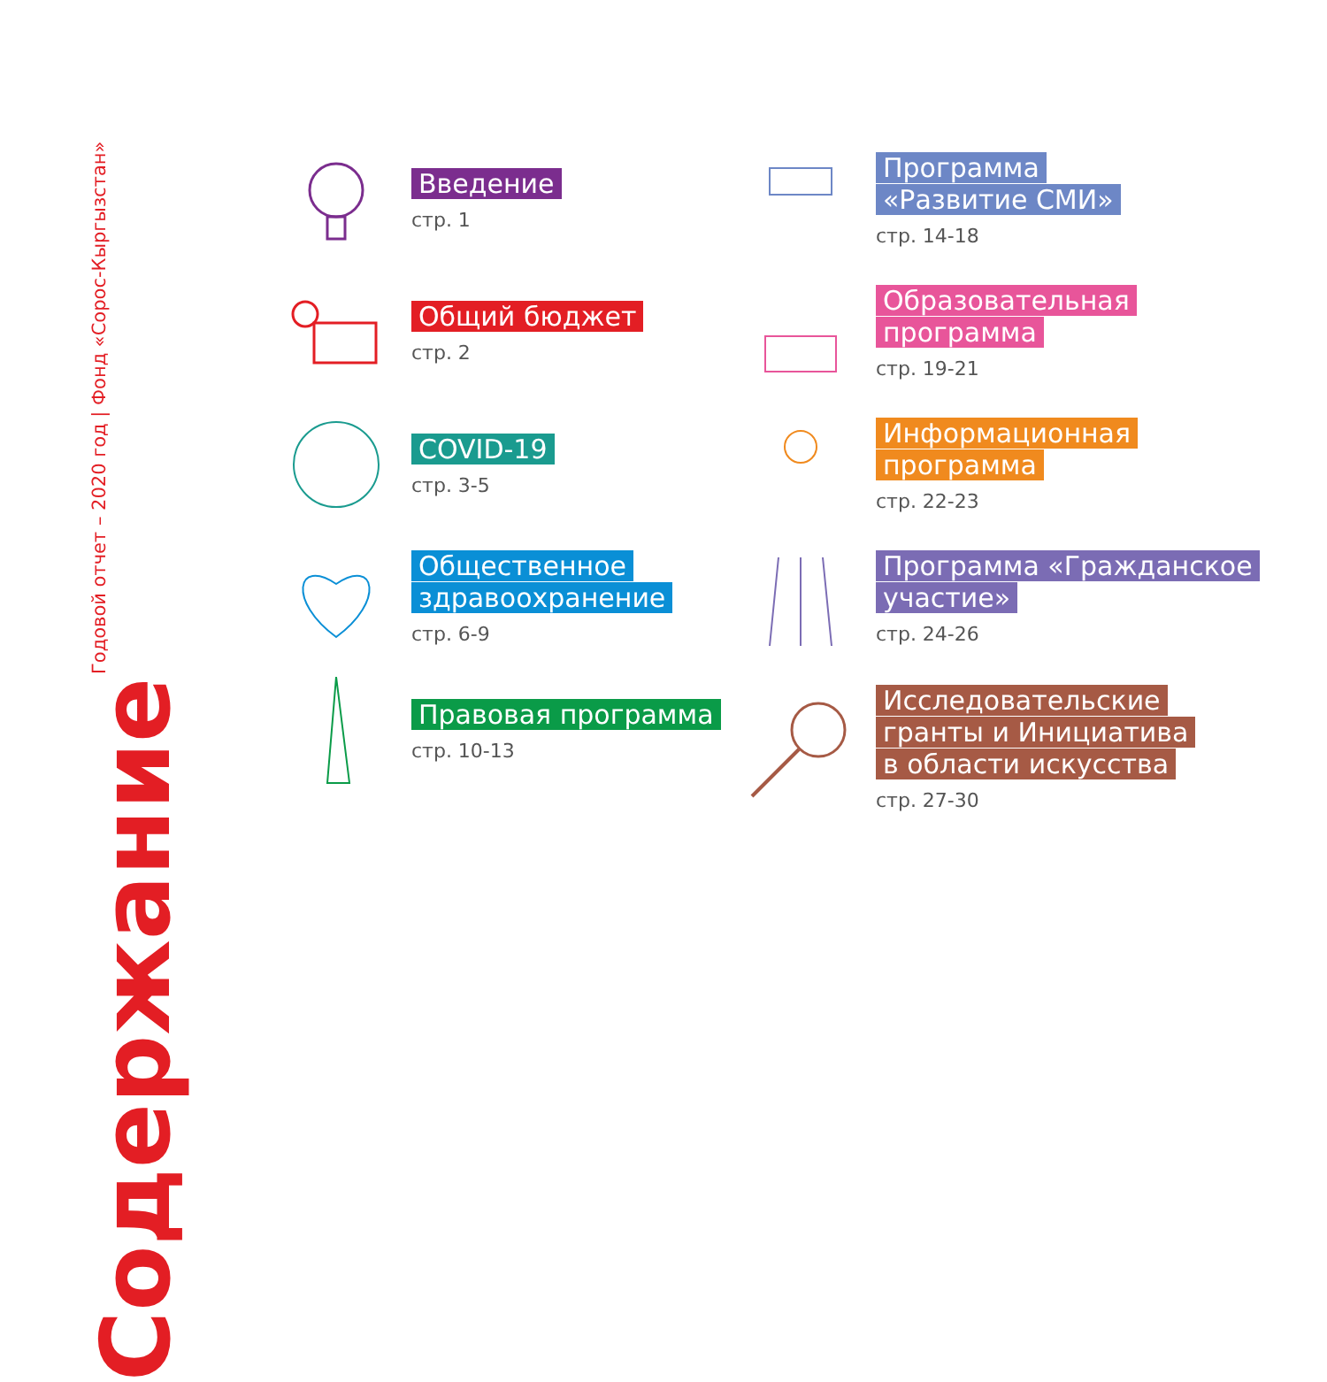Годовой отчет – 2020 год | Фонд «Сорос-Кыргызстан»
Содержание
Введение
стр. 1
Общий бюджет
стр. 2
COVID-19
стр. 3-5
Общественное здравоохранение
стр. 6-9
Правовая программа
стр. 10-13
Программа «Развитие СМИ»
стр. 14-18
Образовательная программа
стр. 19-21
Информационная программа
стр. 22-23
Программа «Гражданское участие»
стр. 24-26
Исследовательские гранты и Инициатива в области искусства
стр. 27-30